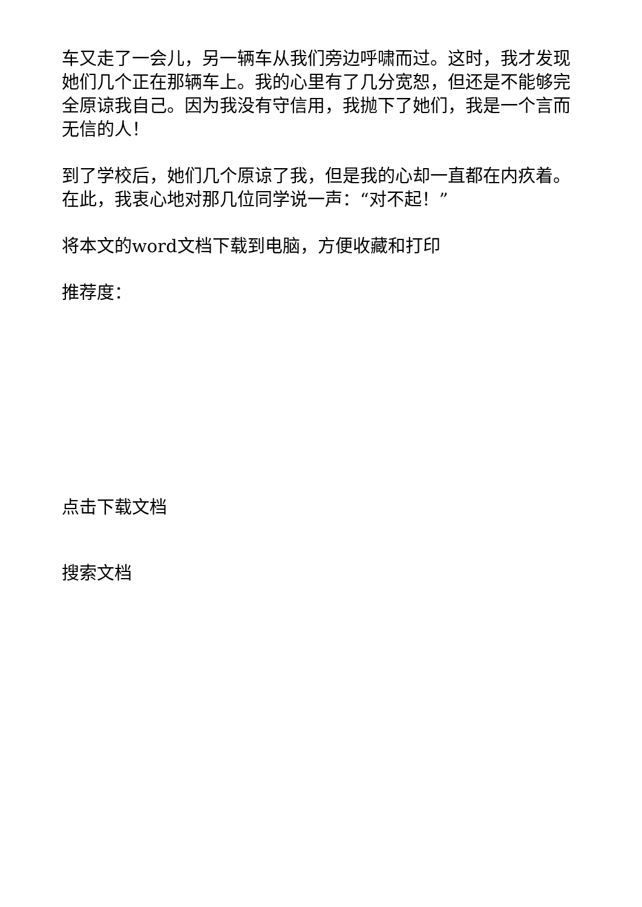车又走了一会儿，另一辆车从我们旁边呼啸而过。这时，我才发现她们几个正在那辆车上。我的心里有了几分宽恕，但还是不能够完全原谅我自己。因为我没有守信用，我抛下了她们，我是一个言而无信的人！
到了学校后，她们几个原谅了我，但是我的心却一直都在内疚着。在此，我衷心地对那几位同学说一声：“对不起！”
将本文的word文档下载到电脑，方便收藏和打印
推荐度：
点击下载文档
搜索文档